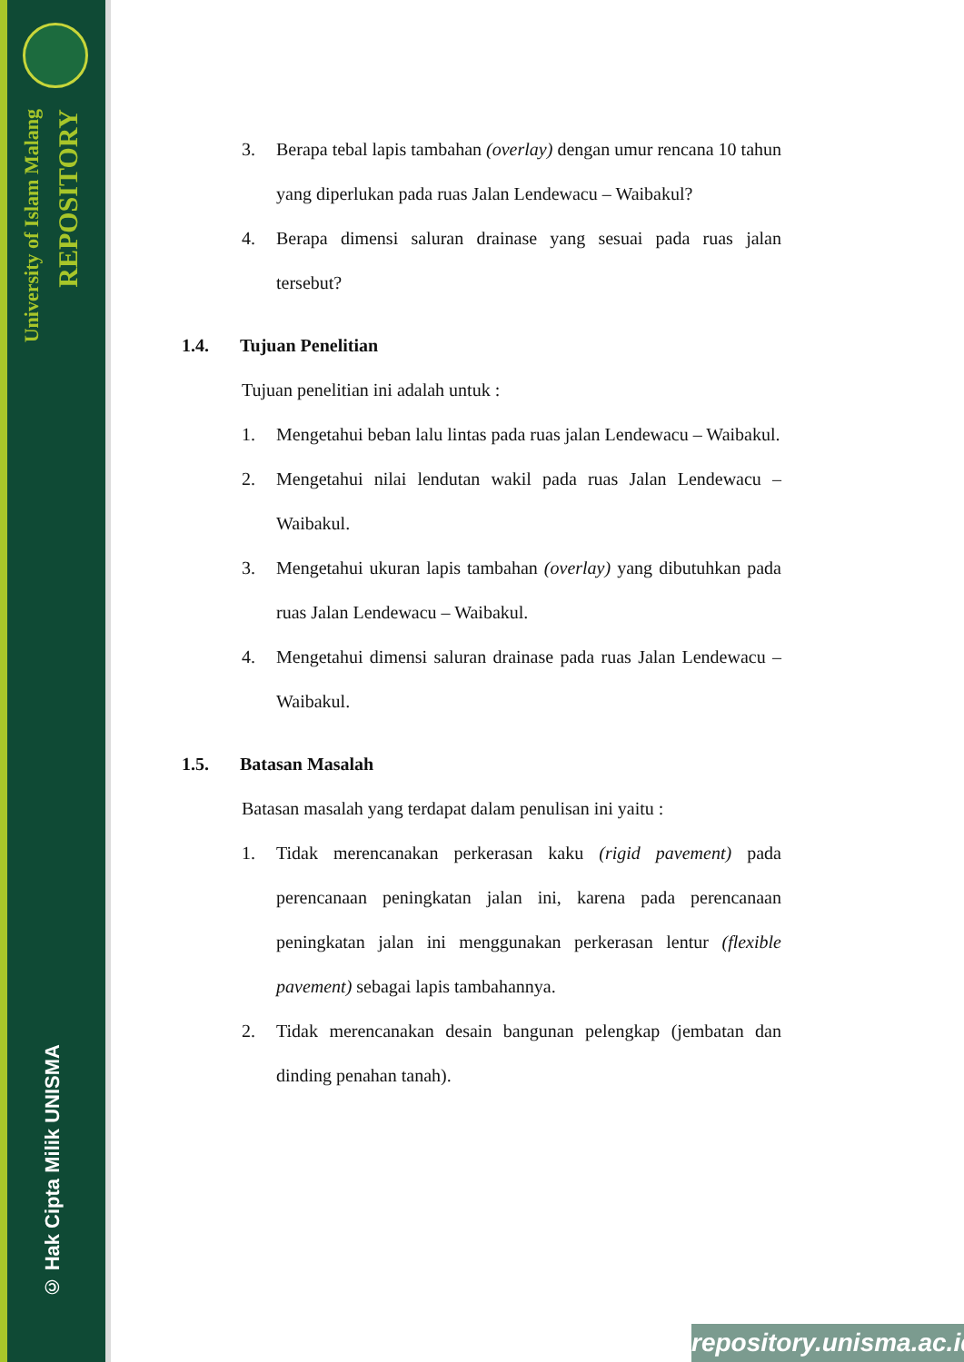University of Islam Malang
REPOSITORY
© Hak Cipta Milik UNISMA
3. Berapa tebal lapis tambahan (overlay) dengan umur rencana 10 tahun yang diperlukan pada ruas Jalan Lendewacu – Waibakul?
4. Berapa dimensi saluran drainase yang sesuai pada ruas jalan tersebut?
1.4. Tujuan Penelitian
Tujuan penelitian ini adalah untuk :
1. Mengetahui beban lalu lintas pada ruas jalan Lendewacu – Waibakul.
2. Mengetahui nilai lendutan wakil pada ruas Jalan Lendewacu – Waibakul.
3. Mengetahui ukuran lapis tambahan (overlay) yang dibutuhkan pada ruas Jalan Lendewacu – Waibakul.
4. Mengetahui dimensi saluran drainase pada ruas Jalan Lendewacu – Waibakul.
1.5. Batasan Masalah
Batasan masalah yang terdapat dalam penulisan ini yaitu :
1. Tidak merencanakan perkerasan kaku (rigid pavement) pada perencanaan peningkatan jalan ini, karena pada perencanaan peningkatan jalan ini menggunakan perkerasan lentur (flexible pavement) sebagai lapis tambahannya.
2. Tidak merencanakan desain bangunan pelengkap (jembatan dan dinding penahan tanah).
repository.unisma.ac.id